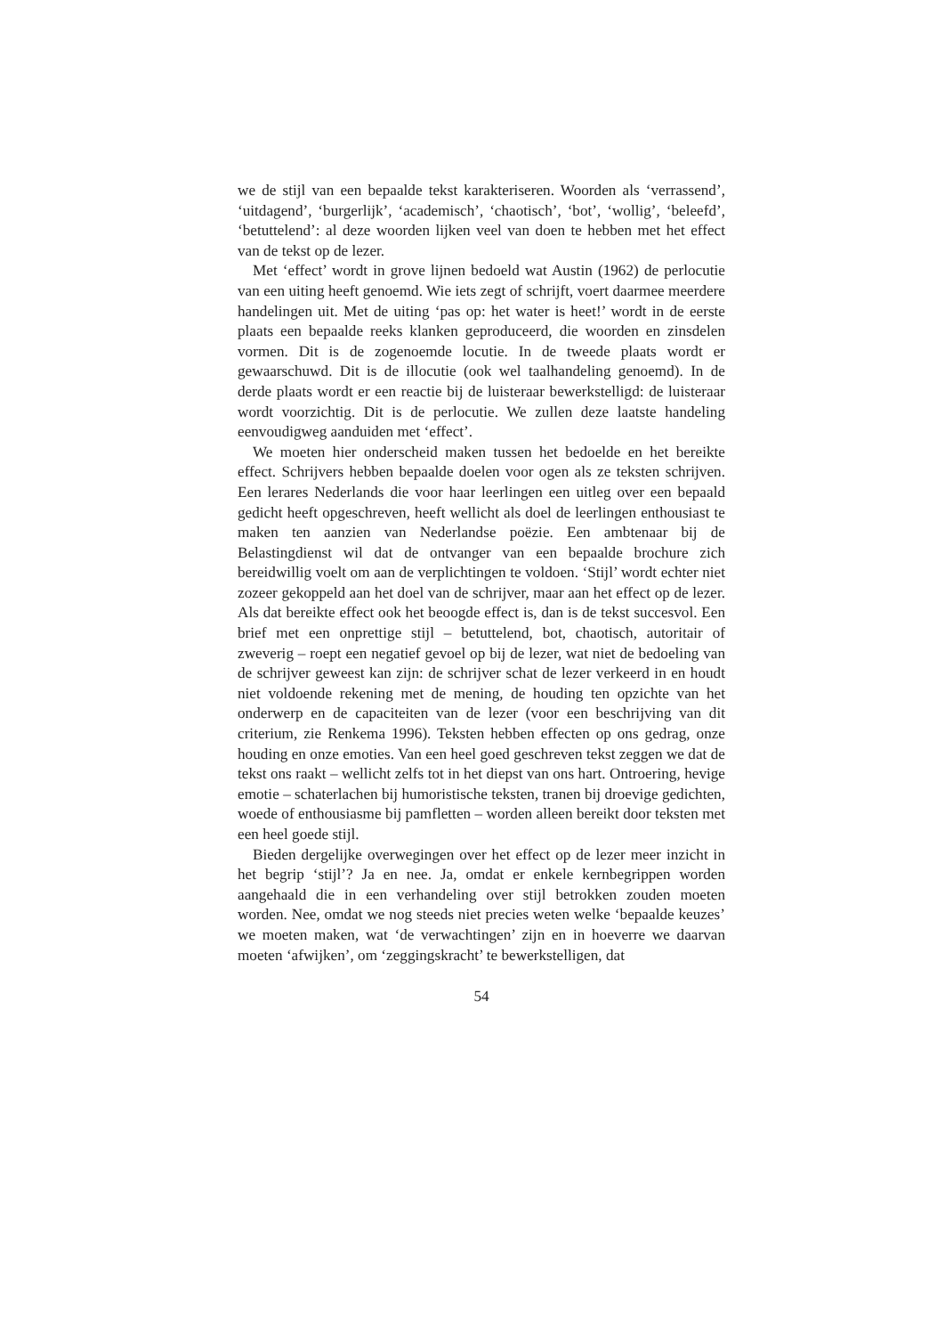we de stijl van een bepaalde tekst karakteriseren. Woorden als ‘verrassend’, ‘uitdagend’, ‘burgerlijk’, ‘academisch’, ‘chaotisch’, ‘bot’, ‘wollig’, ‘beleefd’, ‘betuttelend’: al deze woorden lijken veel van doen te hebben met het effect van de tekst op de lezer.
Met ‘effect’ wordt in grove lijnen bedoeld wat Austin (1962) de perlocutie van een uiting heeft genoemd. Wie iets zegt of schrijft, voert daarmee meerdere handelingen uit. Met de uiting ‘pas op: het water is heet!’ wordt in de eerste plaats een bepaalde reeks klanken geproduceerd, die woorden en zinsdelen vormen. Dit is de zogenoemde locutie. In de tweede plaats wordt er gewaarschuwd. Dit is de illocutie (ook wel taalhandeling genoemd). In de derde plaats wordt er een reactie bij de luisteraar bewerkstelligd: de luisteraar wordt voorzichtig. Dit is de perlocutie. We zullen deze laatste handeling eenvoudigweg aanduiden met ‘effect’.
We moeten hier onderscheid maken tussen het bedoelde en het bereikte effect. Schrijvers hebben bepaalde doelen voor ogen als ze teksten schrijven. Een lerares Nederlands die voor haar leerlingen een uitleg over een bepaald gedicht heeft opgeschreven, heeft wellicht als doel de leerlingen enthousiast te maken ten aanzien van Nederlandse poëzie. Een ambtenaar bij de Belastingdienst wil dat de ontvanger van een bepaalde brochure zich bereidwillig voelt om aan de verplichtingen te voldoen. ‘Stijl’ wordt echter niet zozeer gekoppeld aan het doel van de schrijver, maar aan het effect op de lezer. Als dat bereikte effect ook het beoogde effect is, dan is de tekst succesvol. Een brief met een onprettige stijl – betuttelend, bot, chaotisch, autoritair of zweverig – roept een negatief gevoel op bij de lezer, wat niet de bedoeling van de schrijver geweest kan zijn: de schrijver schat de lezer verkeerd in en houdt niet voldoende rekening met de mening, de houding ten opzichte van het onderwerp en de capaciteiten van de lezer (voor een beschrijving van dit criterium, zie Renkema 1996). Teksten hebben effecten op ons gedrag, onze houding en onze emoties. Van een heel goed geschreven tekst zeggen we dat de tekst ons raakt – wellicht zelfs tot in het diepst van ons hart. Ontroering, hevige emotie – schaterlachen bij humoristische teksten, tranen bij droevige gedichten, woede of enthousiasme bij pamfletten – worden alleen bereikt door teksten met een heel goede stijl.
Bieden dergelijke overwegingen over het effect op de lezer meer inzicht in het begrip ‘stijl’? Ja en nee. Ja, omdat er enkele kernbegrippen worden aangehaald die in een verhandeling over stijl betrokken zouden moeten worden. Nee, omdat we nog steeds niet precies weten welke ‘bepaalde keuzes’ we moeten maken, wat ‘de verwachtingen’ zijn en in hoeverre we daarvan moeten ‘afwijken’, om ‘zeggingskracht’ te bewerkstelligen, dat
54